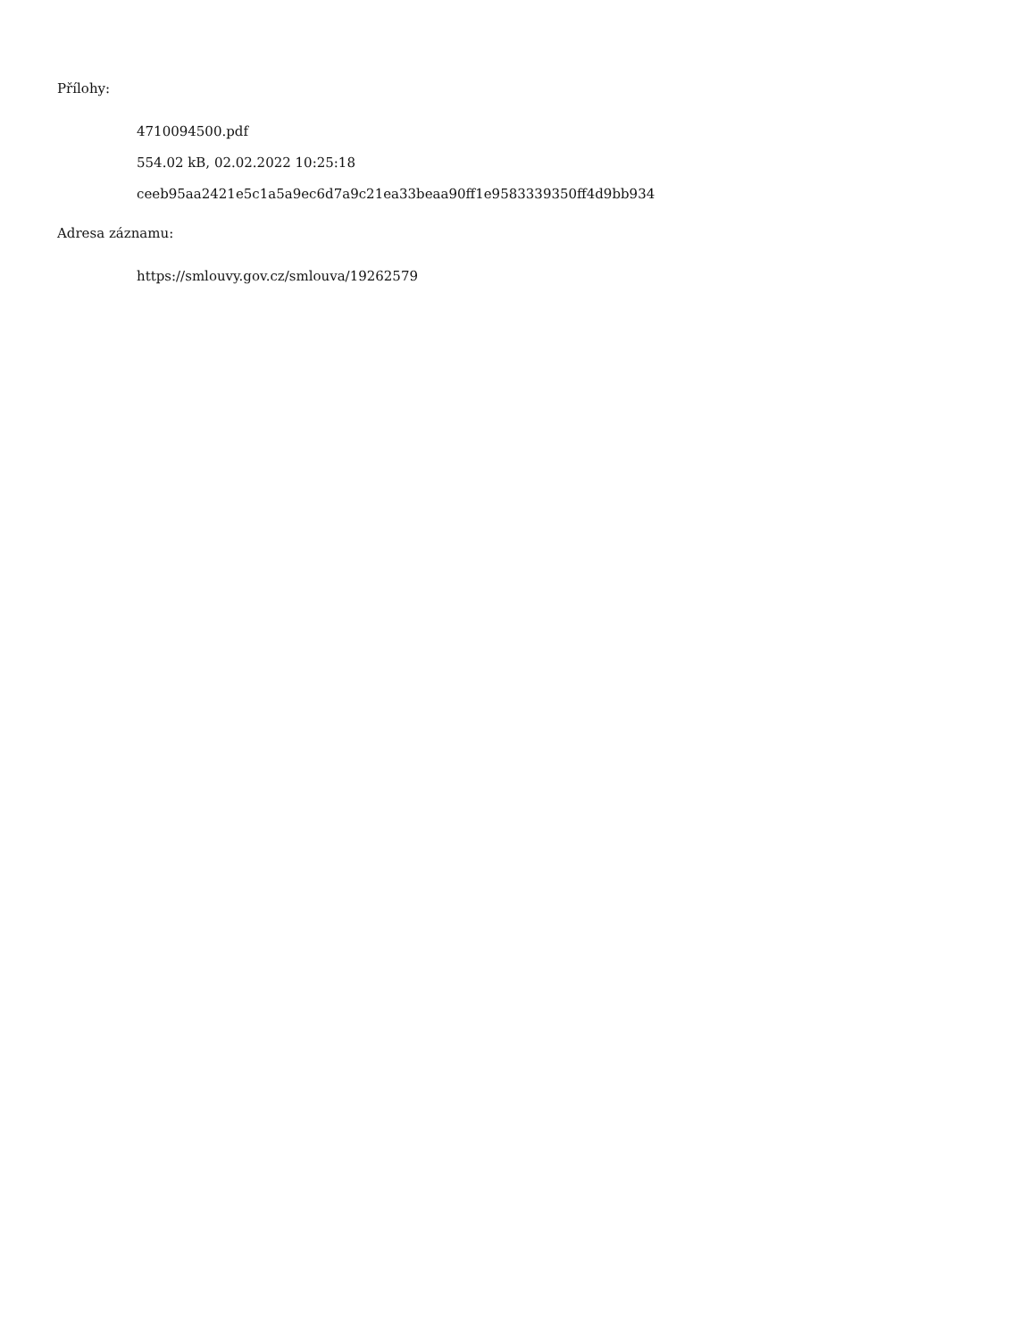Přílohy:
4710094500.pdf
554.02 kB, 02.02.2022 10:25:18
ceeb95aa2421e5c1a5a9ec6d7a9c21ea33beaa90ff1e9583339350ff4d9bb934
Adresa záznamu:
https://smlouvy.gov.cz/smlouva/19262579